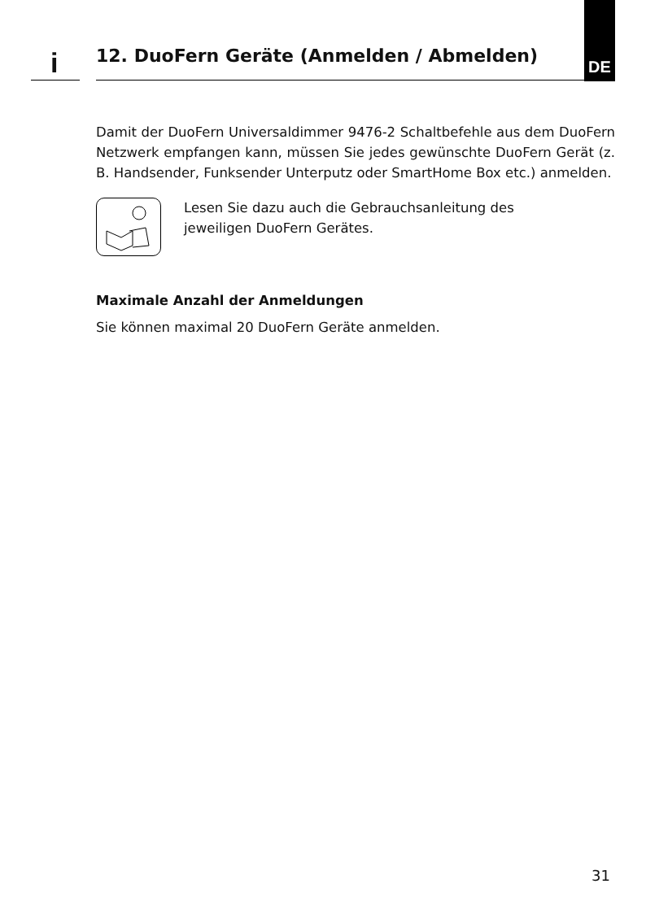i
12. DuoFern Geräte (Anmelden / Abmelden)
DE
Damit der DuoFern Universaldimmer 9476-2 Schaltbefehle aus dem DuoFern Netzwerk empfangen kann, müssen Sie jedes gewünschte DuoFern Gerät (z. B. Handsender, Funksender Unterputz oder SmartHome Box etc.) anmelden.
Lesen Sie dazu auch die Gebrauchsanleitung des
jeweiligen DuoFern Gerätes.
Maximale Anzahl der Anmeldungen
Sie können maximal 20 DuoFern Geräte anmelden.
31